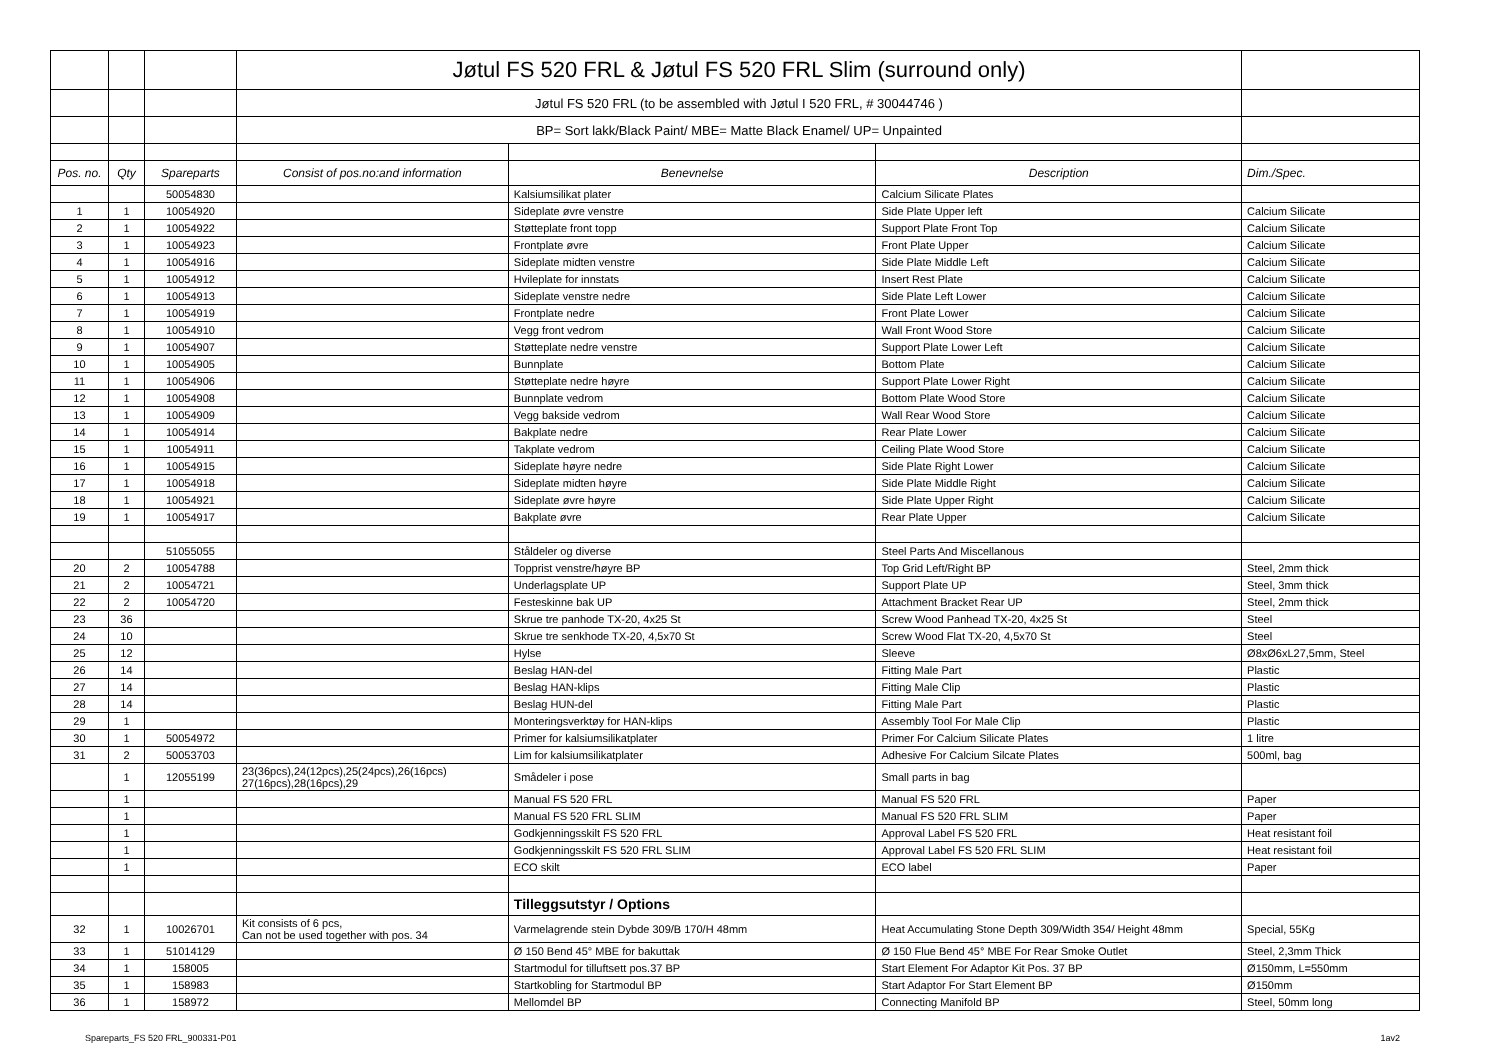| | | | Jøtul FS 520 FRL & Jøtul FS 520 FRL Slim (surround only) | | | |
| | | | Jøtul FS 520 FRL (to be assembled with Jøtul I 520 FRL, # 30044746 ) | | | |
| | | | BP= Sort lakk/Black Paint/ MBE= Matte Black Enamel/ UP= Unpainted | | | |
| Pos. no. | Qty | Spareparts | Consist of pos.no:and information | Benevnelse | Description | Dim./Spec. |
| | | 50054830 | | Kalsiumsilikat plater | Calcium Silicate Plates | |
| 1 | 1 | 10054920 | | Sideplate øvre venstre | Side Plate Upper left | Calcium Silicate |
| 2 | 1 | 10054922 | | Støtteplate front topp | Support Plate Front Top | Calcium Silicate |
| 3 | 1 | 10054923 | | Frontplate øvre | Front Plate Upper | Calcium Silicate |
| 4 | 1 | 10054916 | | Sideplate midten venstre | Side Plate Middle Left | Calcium Silicate |
| 5 | 1 | 10054912 | | Hvileplate for innstats | Insert Rest Plate | Calcium Silicate |
| 6 | 1 | 10054913 | | Sideplate venstre nedre | Side Plate Left Lower | Calcium Silicate |
| 7 | 1 | 10054919 | | Frontplate nedre | Front Plate Lower | Calcium Silicate |
| 8 | 1 | 10054910 | | Vegg front vedrom | Wall Front Wood Store | Calcium Silicate |
| 9 | 1 | 10054907 | | Støtteplate nedre venstre | Support Plate Lower Left | Calcium Silicate |
| 10 | 1 | 10054905 | | Bunnplate | Bottom Plate | Calcium Silicate |
| 11 | 1 | 10054906 | | Støtteplate nedre høyre | Support Plate Lower Right | Calcium Silicate |
| 12 | 1 | 10054908 | | Bunnplate vedrom | Bottom Plate Wood Store | Calcium Silicate |
| 13 | 1 | 10054909 | | Vegg bakside vedrom | Wall Rear Wood Store | Calcium Silicate |
| 14 | 1 | 10054914 | | Bakplate nedre | Rear Plate Lower | Calcium Silicate |
| 15 | 1 | 10054911 | | Takplate vedrom | Ceiling Plate Wood Store | Calcium Silicate |
| 16 | 1 | 10054915 | | Sideplate høyre nedre | Side Plate Right Lower | Calcium Silicate |
| 17 | 1 | 10054918 | | Sideplate midten høyre | Side Plate Middle Right | Calcium Silicate |
| 18 | 1 | 10054921 | | Sideplate øvre høyre | Side Plate Upper Right | Calcium Silicate |
| 19 | 1 | 10054917 | | Bakplate øvre | Rear Plate Upper | Calcium Silicate |
| | | 51055055 | | Ståldeler og diverse | Steel Parts And Miscellanous | |
| 20 | 2 | 10054788 | | Topprist venstre/høyre BP | Top Grid Left/Right BP | Steel, 2mm thick |
| 21 | 2 | 10054721 | | Underlagsplate UP | Support Plate UP | Steel, 3mm thick |
| 22 | 2 | 10054720 | | Festeskinne bak UP | Attachment Bracket Rear UP | Steel, 2mm thick |
| 23 | 36 | | | Skrue tre panhode TX-20, 4x25 St | Screw Wood Panhead TX-20, 4x25 St | Steel |
| 24 | 10 | | | Skrue tre senkhode TX-20, 4,5x70 St | Screw Wood Flat TX-20, 4,5x70 St | Steel |
| 25 | 12 | | | Hylse | Sleeve | Ø8xØ6xL27,5mm, Steel |
| 26 | 14 | | | Beslag HAN-del | Fitting Male Part | Plastic |
| 27 | 14 | | | Beslag HAN-klips | Fitting Male Clip | Plastic |
| 28 | 14 | | | Beslag HUN-del | Fitting Male Part | Plastic |
| 29 | 1 | | | Monteringsverktøy for HAN-klips | Assembly Tool For Male Clip | Plastic |
| 30 | 1 | 50054972 | | Primer for kalsiumsilikatplater | Primer For Calcium Silicate Plates | 1 litre |
| 31 | 2 | 50053703 | | Lim for kalsiumsilikatplater | Adhesive For Calcium Silcate Plates | 500ml, bag |
| | 1 | 12055199 | 23(36pcs),24(12pcs),25(24pcs),26(16pcs) 27(16pcs),28(16pcs),29 | Smådeler i pose | Small parts in bag | |
| | 1 | | | Manual FS 520 FRL | Manual FS 520 FRL | Paper |
| | 1 | | | Manual FS 520 FRL SLIM | Manual FS 520 FRL SLIM | Paper |
| | 1 | | | Godkjenningsskilt FS 520 FRL | Approval Label FS 520 FRL | Heat resistant foil |
| | 1 | | | Godkjenningsskilt FS 520 FRL SLIM | Approval Label FS 520 FRL SLIM | Heat resistant foil |
| | 1 | | | ECO skilt | ECO label | Paper |
| | | | | Tilleggsutstyr / Options | | |
| 32 | 1 | 10026701 | Kit consists of 6 pcs, Can not be used together with pos. 34 | Varmelagrende stein Dybde 309/B 170/H 48mm | Heat Accumulating Stone Depth 309/Width 354/ Height 48mm | Special, 55Kg |
| 33 | 1 | 51014129 | | Ø 150 Bend 45° MBE for bakuttak | Ø 150 Flue Bend 45° MBE For Rear Smoke Outlet | Steel, 2,3mm Thick |
| 34 | 1 | 158005 | | Startmodul for tilluftsett pos.37 BP | Start Element For Adaptor Kit Pos. 37 BP | Ø150mm, L=550mm |
| 35 | 1 | 158983 | | Startkobling for Startmodul BP | Start Adaptor For Start Element BP | Ø150mm |
| 36 | 1 | 158972 | | Mellomdel BP | Connecting Manifold BP | Steel, 50mm long |
Spareparts_FS 520 FRL_900331-P01 1av2